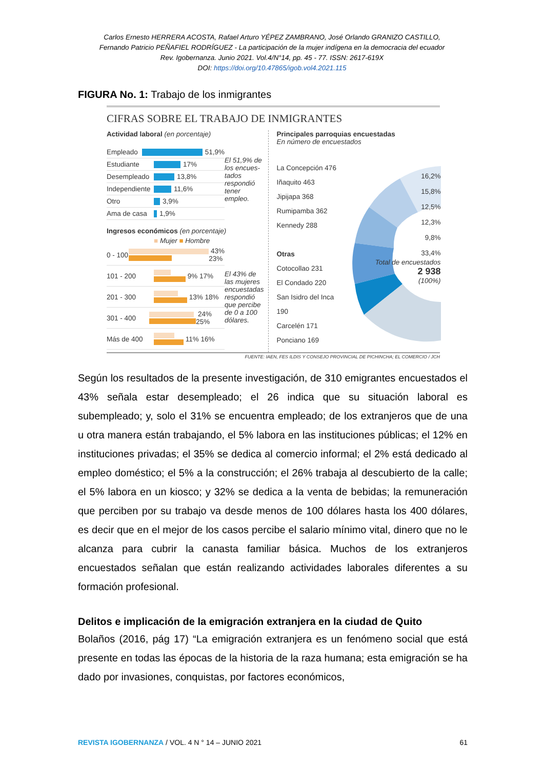Carlos Ernesto HERRERA ACOSTA, Rafael Arturo YÉPEZ ZAMBRANO, José Orlando GRANIZO CASTILLO,
Fernando Patricio PEÑAFIEL RODRÍGUEZ - La participación de la mujer indígena en la democracia del ecuador
Rev. Igobernanza. Junio 2021. Vol.4/N°14, pp. 45 - 77. ISSN: 2617-619X
DOI: https://doi.org/10.47865/igob.vol4.2021.115
FIGURA No. 1: Trabajo de los inmigrantes
CIFRAS SOBRE EL TRABAJO DE INMIGRANTES
Actividad laboral (en porcentaje)
Empleado
51,9%
Estudiante
17%
Desempleado
13,8%
Independiente
11,6%
Otro
3,9%
Ama de casa
1,9%
El 51,9% de los encues-tados respondió tener empleo.
Ingresos económicos (en porcentaje)
■ Mujer ■ Hombre
0 - 100
43% 23%
101 - 200
9% 17%
201 - 300
13% 18%
301 - 400
24% 25%
Más de 400
11% 16%
El 43% de las mujeres encuestadas respondió que percibe de 0 a 100 dólares.
Principales parroquias encuestadas
En número de encuestados
La Concepción 476
Iñaquito 463
Jipijapa 368
Rumipamba 362
Kennedy 288
Otras
Cotocollao 231
El Condado 220
San Isidro del Inca 190
Carcelén 171
Ponciano 169
16,2%
15,8%
12,5%
12,3%
9,8%
33,4%
Total de encuestados
2 938
(100%)
FUENTE: IAEN, FES ILDIS Y CONSEJO PROVINCIAL DE PICHINCHA; EL COMERCIO / JCH
Según los resultados de la presente investigación, de 310 emigrantes encuestados el 43% señala estar desempleado; el 26 indica que su situación laboral es subempleado; y, solo el 31% se encuentra empleado; de los extranjeros que de una u otra manera están trabajando, el 5% labora en las instituciones públicas; el 12% en instituciones privadas; el 35% se dedica al comercio informal; el 2% está dedicado al empleo doméstico; el 5% a la construcción; el 26% trabaja al descubierto de la calle; el 5% labora en un kiosco; y 32% se dedica a la venta de bebidas; la remuneración que perciben por su trabajo va desde menos de 100 dólares hasta los 400 dólares, es decir que en el mejor de los casos percibe el salario mínimo vital, dinero que no le alcanza para cubrir la canasta familiar básica. Muchos de los extranjeros encuestados señalan que están realizando actividades laborales diferentes a su formación profesional.
Delitos e implicación de la emigración extranjera en la ciudad de Quito
Bolaños (2016, pág 17) “La emigración extranjera es un fenómeno social que está presente en todas las épocas de la historia de la raza humana; esta emigración se ha dado por invasiones, conquistas, por factores económicos,
REVISTA IGOBERNANZA / VOL. 4 N ° 14 – JUNIO 2021 61